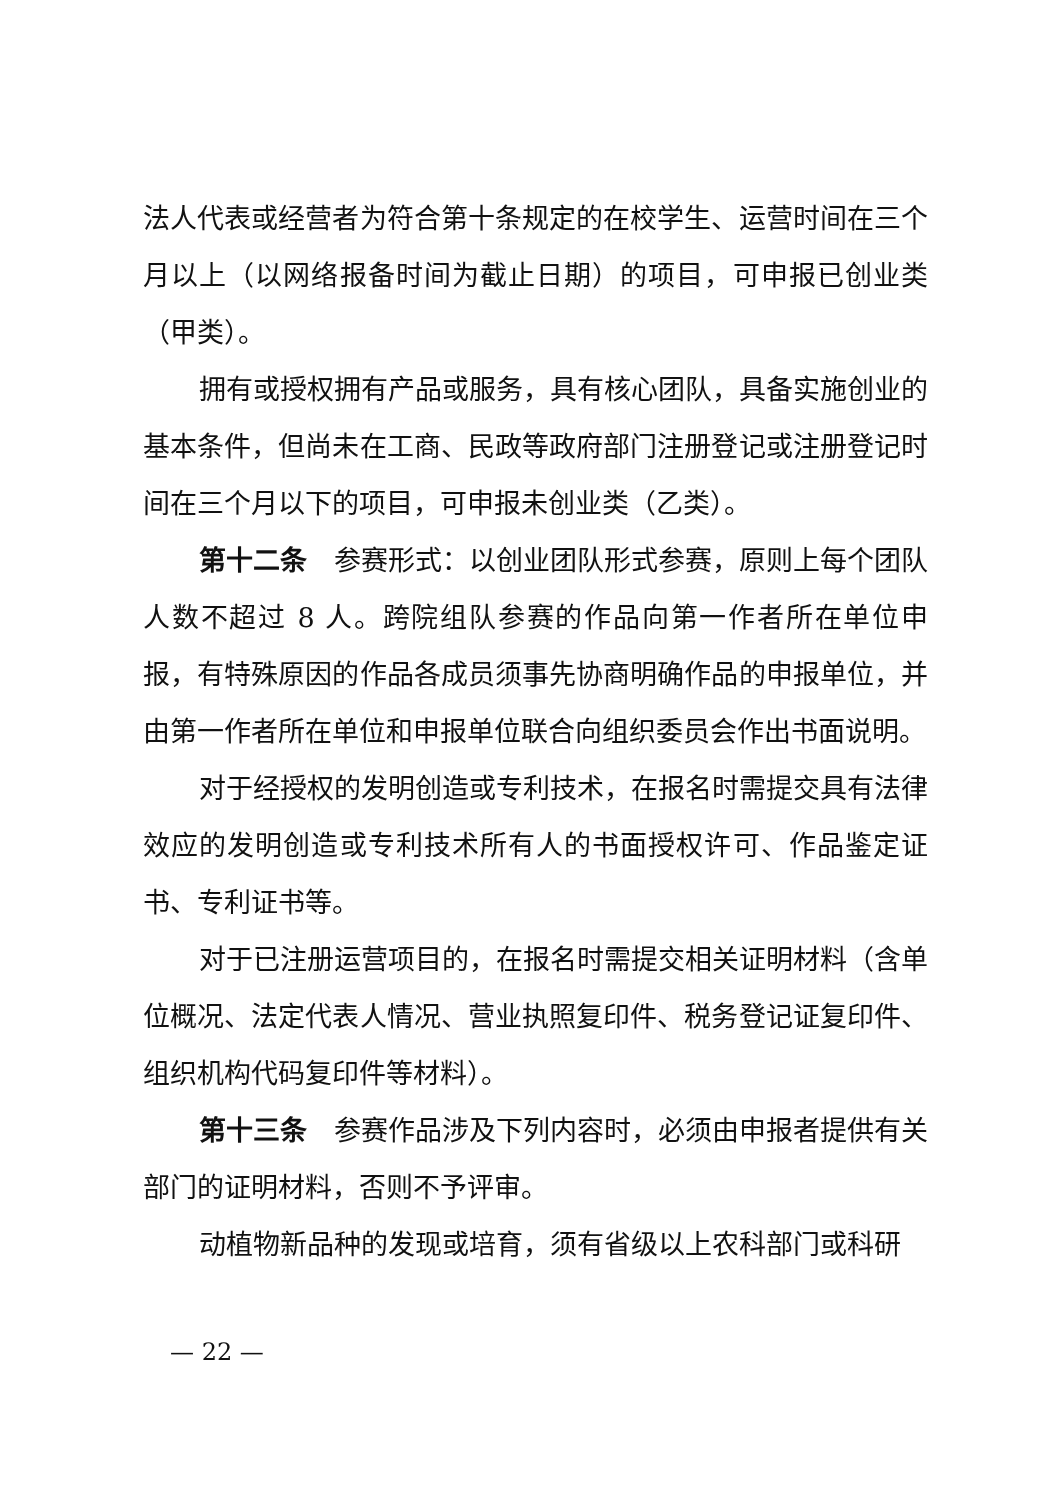法人代表或经营者为符合第十条规定的在校学生、运营时间在三个月以上（以网络报备时间为截止日期）的项目，可申报已创业类（甲类）。
拥有或授权拥有产品或服务，具有核心团队，具备实施创业的基本条件，但尚未在工商、民政等政府部门注册登记或注册登记时间在三个月以下的项目，可申报未创业类（乙类）。
第十二条　参赛形式：以创业团队形式参赛，原则上每个团队人数不超过 8 人。跨院组队参赛的作品向第一作者所在单位申报，有特殊原因的作品各成员须事先协商明确作品的申报单位，并由第一作者所在单位和申报单位联合向组织委员会作出书面说明。
对于经授权的发明创造或专利技术，在报名时需提交具有法律效应的发明创造或专利技术所有人的书面授权许可、作品鉴定证书、专利证书等。
对于已注册运营项目的，在报名时需提交相关证明材料（含单位概况、法定代表人情况、营业执照复印件、税务登记证复印件、组织机构代码复印件等材料）。
第十三条　参赛作品涉及下列内容时，必须由申报者提供有关部门的证明材料，否则不予评审。
动植物新品种的发现或培育，须有省级以上农科部门或科研
— 22 —